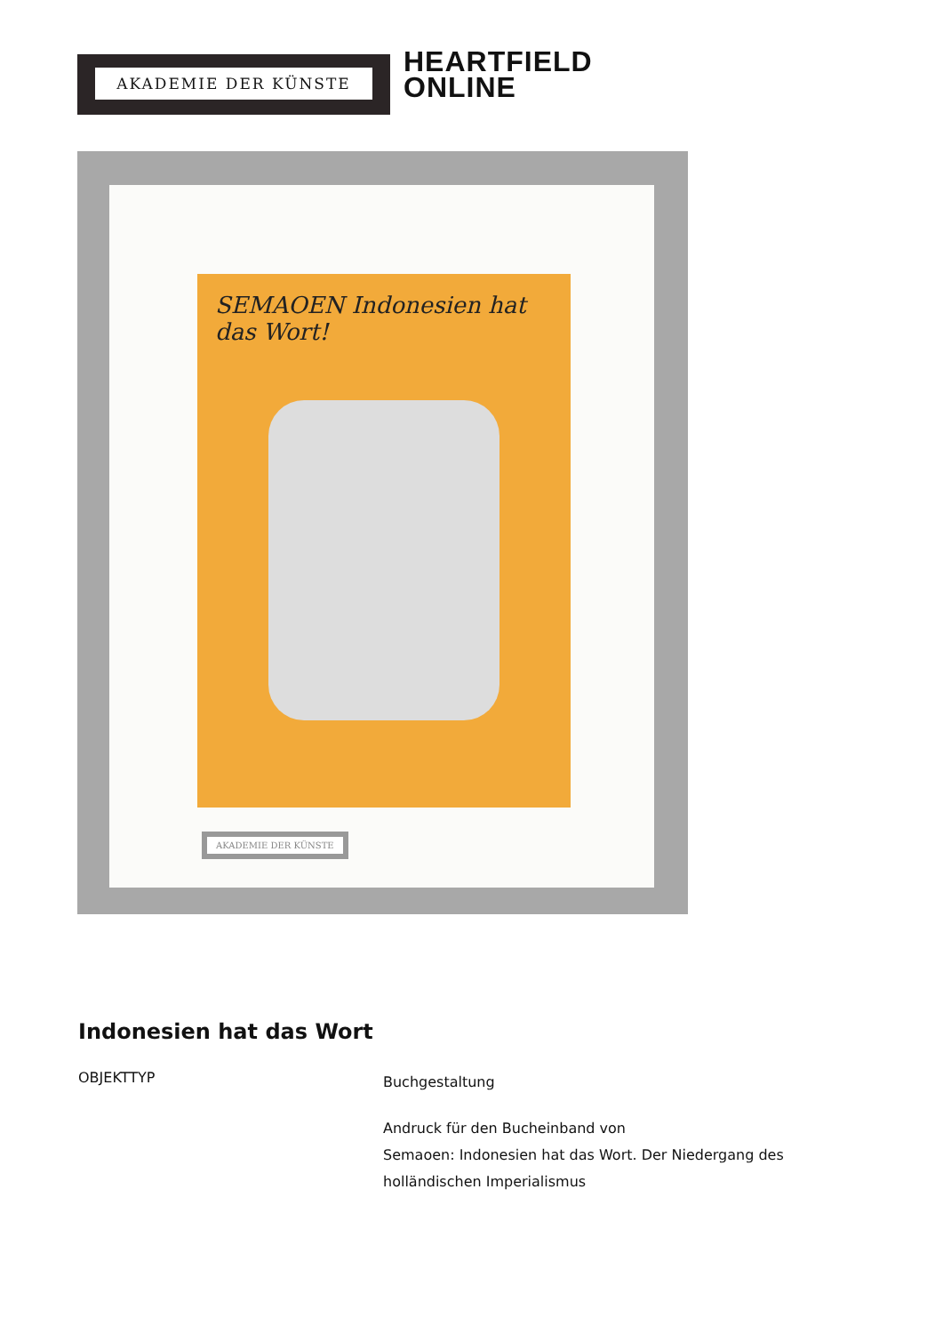AKADEMIE DER KÜNSTE
HEARTFIELD
ONLINE
SEMAOEN Indonesien hat das Wort!
AKADEMIE DER KÜNSTE
Indonesien hat das Wort
OBJEKTTYP
Buchgestaltung
Andruck für den Bucheinband von
Semaoen: Indonesien hat das Wort. Der Niedergang des
holländischen Imperialismus